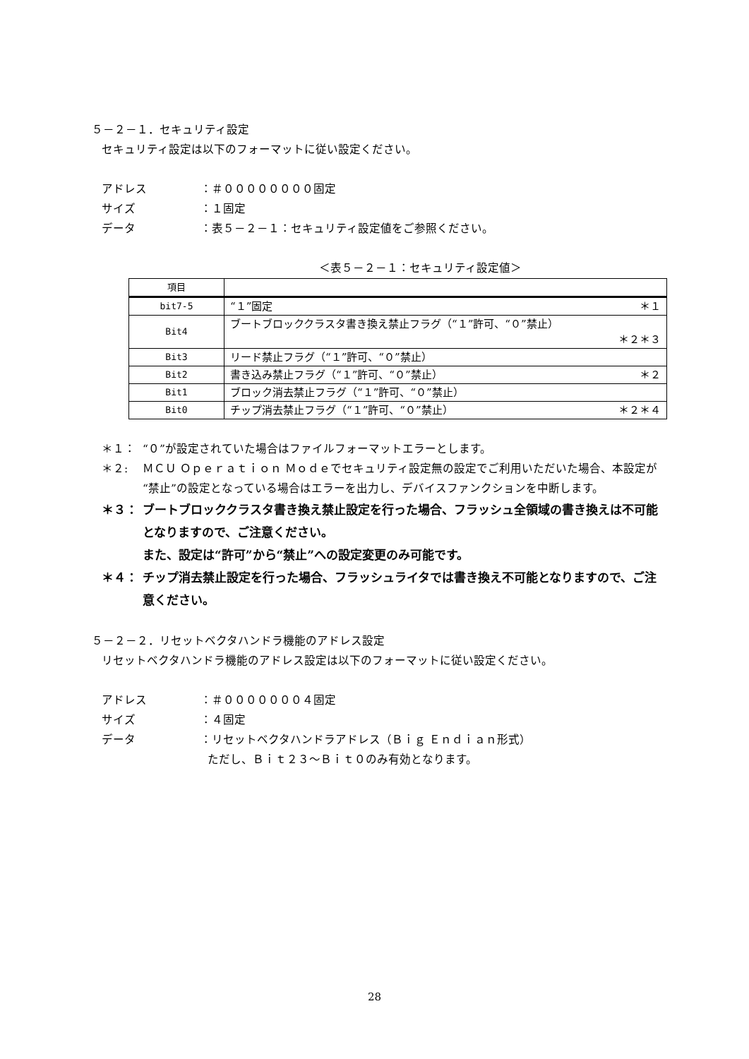５－２－１．セキュリティ設定
セキュリティ設定は以下のフォーマットに従い設定ください。
アドレス ：＃００００００００固定
サイズ ：１固定
データ ：表５－２－１：セキュリティ設定値をご参照ください。
＜表５－２－１：セキュリティ設定値＞
| 項目 | |
| bit7-5 | “１”固定 ＊１ |
| Bit4 | ブートブロッククラスタ書き換え禁止フラグ（“１”許可、“０”禁止） ＊２＊３ |
| Bit3 | リード禁止フラグ（“１”許可、“０”禁止） |
| Bit2 | 書き込み禁止フラグ（“１”許可、“０”禁止） ＊２ |
| Bit1 | ブロック消去禁止フラグ（“１”許可、“０”禁止） |
| Bit0 | チップ消去禁止フラグ（“１”許可、“０”禁止） ＊２＊４ |
＊１： “０”が設定されていた場合はファイルフォーマットエラーとします。
＊２: ＭＣＵ Ｏｐｅｒａｔｉｏｎ Ｍｏｄｅでセキュリティ設定無の設定でご利用いただいた場合、本設定が“禁止”の設定となっている場合はエラーを出力し、デバイスファンクションを中断します。
＊３： ブートブロッククラスタ書き換え禁止設定を行った場合、フラッシュ全領域の書き換えは不可能となりますので、ご注意ください。
また、設定は“許可”から“禁止”への設定変更のみ可能です。
＊４： チップ消去禁止設定を行った場合、フラッシュライタでは書き換え不可能となりますので、ご注意ください。
５－２－２．リセットベクタハンドラ機能のアドレス設定
リセットベクタハンドラ機能のアドレス設定は以下のフォーマットに従い設定ください。
アドレス ：＃０００００００４固定
サイズ ：４固定
データ ：リセットベクタハンドラアドレス（Ｂｉｇ Ｅｎｄｉａｎ形式）
ただし、Ｂｉｔ２３～Ｂｉｔ０のみ有効となります。
28